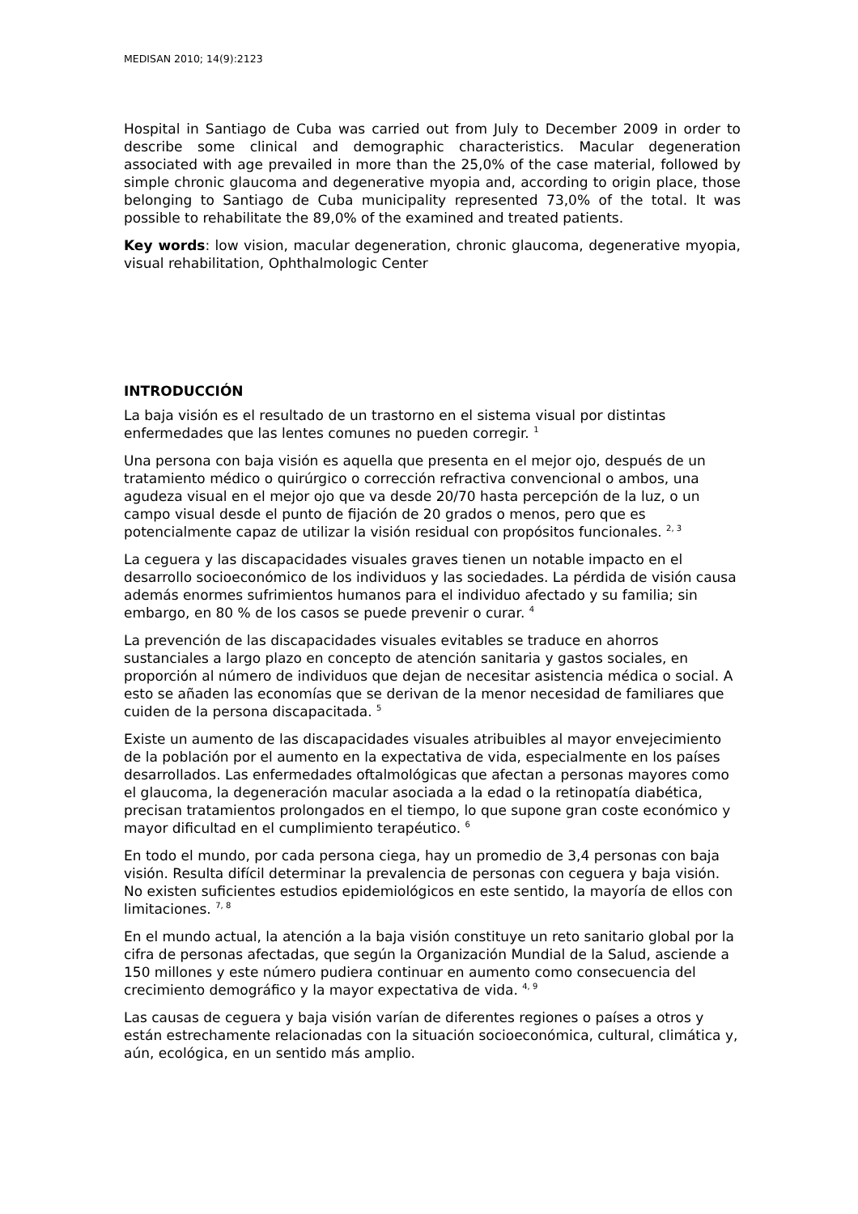MEDISAN 2010; 14(9):2123
Hospital in Santiago de Cuba was carried out from July to December 2009 in order to describe some clinical and demographic characteristics. Macular degeneration associated with age prevailed in more than the 25,0% of the case material, followed by simple chronic glaucoma and degenerative myopia and, according to origin place, those belonging to Santiago de Cuba municipality represented 73,0% of the total. It was possible to rehabilitate the 89,0% of the examined and treated patients.
Key words: low vision, macular degeneration, chronic glaucoma, degenerative myopia, visual rehabilitation, Ophthalmologic Center
INTRODUCCIÓN
La baja visión es el resultado de un trastorno en el sistema visual por distintas enfermedades que las lentes comunes no pueden corregir. <sup>1</sup>
Una persona con baja visión es aquella que presenta en el mejor ojo, después de un tratamiento médico o quirúrgico o corrección refractiva convencional o ambos, una agudeza visual en el mejor ojo que va desde 20/70 hasta percepción de la luz, o un campo visual desde el punto de fijación de 20 grados o menos, pero que es potencialmente capaz de utilizar la visión residual con propósitos funcionales. <sup>2, 3</sup>
La ceguera y las discapacidades visuales graves tienen un notable impacto en el desarrollo socioeconómico de los individuos y las sociedades. La pérdida de visión causa además enormes sufrimientos humanos para el individuo afectado y su familia; sin embargo, en 80 % de los casos se puede prevenir o curar. <sup>4</sup>
La prevención de las discapacidades visuales evitables se traduce en ahorros sustanciales a largo plazo en concepto de atención sanitaria y gastos sociales, en proporción al número de individuos que dejan de necesitar asistencia médica o social. A esto se añaden las economías que se derivan de la menor necesidad de familiares que cuiden de la persona discapacitada. <sup>5</sup>
Existe un aumento de las discapacidades visuales atribuibles al mayor envejecimiento de la población por el aumento en la expectativa de vida, especialmente en los países desarrollados. Las enfermedades oftalmológicas que afectan a personas mayores como el glaucoma, la degeneración macular asociada a la edad o la retinopatía diabética, precisan tratamientos prolongados en el tiempo, lo que supone gran coste económico y mayor dificultad en el cumplimiento terapéutico. <sup>6</sup>
En todo el mundo, por cada persona ciega, hay un promedio de 3,4 personas con baja visión. Resulta difícil determinar la prevalencia de personas con ceguera y baja visión. No existen suficientes estudios epidemiológicos en este sentido, la mayoría de ellos con limitaciones. <sup>7, 8</sup>
En el mundo actual, la atención a la baja visión constituye un reto sanitario global por la cifra de personas afectadas, que según la Organización Mundial de la Salud, asciende a 150 millones y este número pudiera continuar en aumento como consecuencia del crecimiento demográfico y la mayor expectativa de vida. <sup>4, 9</sup>
Las causas de ceguera y baja visión varían de diferentes regiones o países a otros y están estrechamente relacionadas con la situación socioeconómica, cultural, climática y, aún, ecológica, en un sentido más amplio.